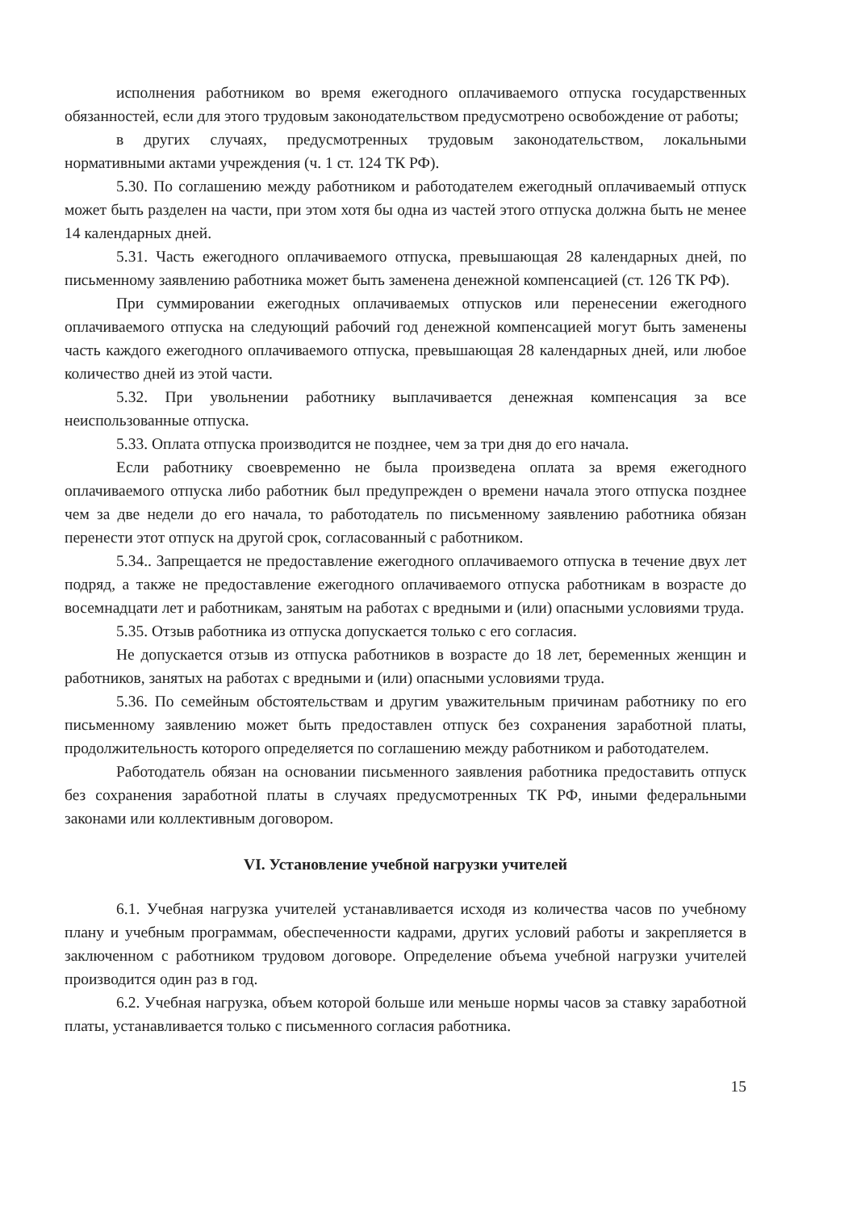исполнения работником во время ежегодного оплачиваемого отпуска государственных обязанностей, если для этого трудовым законодательством предусмотрено освобождение от работы;
в других случаях, предусмотренных трудовым законодательством, локальными нормативными актами учреждения (ч. 1 ст. 124 ТК РФ).
5.30. По соглашению между работником и работодателем ежегодный оплачиваемый отпуск может быть разделен на части, при этом хотя бы одна из частей этого отпуска должна быть не менее 14 календарных дней.
5.31. Часть ежегодного оплачиваемого отпуска, превышающая 28 календарных дней, по письменному заявлению работника может быть заменена денежной компенсацией (ст. 126 ТК РФ).
При суммировании ежегодных оплачиваемых отпусков или перенесении ежегодного оплачиваемого отпуска на следующий рабочий год денежной компенсацией могут быть заменены часть каждого ежегодного оплачиваемого отпуска, превышающая 28 календарных дней, или любое количество дней из этой части.
5.32. При увольнении работнику выплачивается денежная компенсация за все неиспользованные отпуска.
5.33. Оплата отпуска производится не позднее, чем за три дня до его начала.
Если работнику своевременно не была произведена оплата за время ежегодного оплачиваемого отпуска либо работник был предупрежден о времени начала этого отпуска позднее чем за две недели до его начала, то работодатель по письменному заявлению работника обязан перенести этот отпуск на другой срок, согласованный с работником.
5.34.. Запрещается не предоставление ежегодного оплачиваемого отпуска в течение двух лет подряд, а также не предоставление ежегодного оплачиваемого отпуска работникам в возрасте до восемнадцати лет и работникам, занятым на работах с вредными и (или) опасными условиями труда.
5.35. Отзыв работника из отпуска допускается только с его согласия.
Не допускается отзыв из отпуска работников в возрасте до 18 лет, беременных женщин и работников, занятых на работах с вредными и (или) опасными условиями труда.
5.36. По семейным обстоятельствам и другим уважительным причинам работнику по его письменному заявлению может быть предоставлен отпуск без сохранения заработной платы, продолжительность которого определяется по соглашению между работником и работодателем.
Работодатель обязан на основании письменного заявления работника предоставить отпуск без сохранения заработной платы в случаях предусмотренных ТК РФ, иными федеральными законами или коллективным договором.
VI. Установление учебной нагрузки учителей
6.1. Учебная нагрузка учителей устанавливается исходя из количества часов по учебному плану и учебным программам, обеспеченности кадрами, других условий работы и закрепляется в заключенном с работником трудовом договоре. Определение объема учебной нагрузки учителей производится один раз в год.
6.2. Учебная нагрузка, объем которой больше или меньше нормы часов за ставку заработной платы, устанавливается только с письменного согласия работника.
15